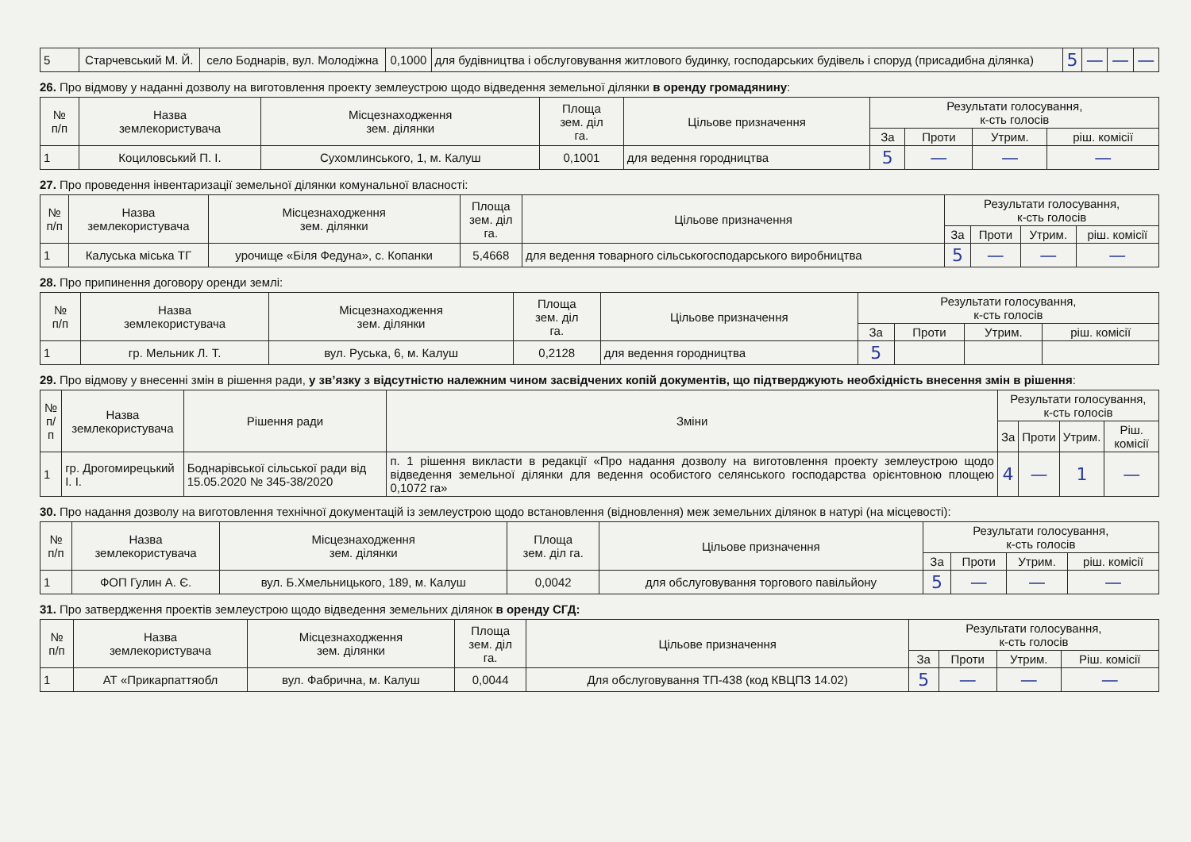| 5 | Старчевський М. Й. | село Боднарів, вул. Молодіжна | 0,1000 | для будівництва і обслуговування житлового будинку, господарських будівель і споруд (присадибна ділянка) | 5 | — | — | — |
26. Про відмову у наданні дозволу на виготовлення проекту землеустрою щодо відведення земельної ділянки в оренду громадянину:
| № п/п | Назва землекористувача | Місцезнаходження зем. ділянки | Площа зем. діл га. | Цільове призначення | Результати голосування, к-сть голосів | | | |
| --- | --- | --- | --- | --- | --- | --- | --- | --- |
| | | | | | За | Проти | Утрим. | ріш. комісії |
| 1 | Коциловський П. І. | Сухомлинського, 1, м. Калуш | 0,1001 | для ведення городництва | 5 | — | — | — |
27. Про проведення інвентаризації земельної ділянки комунальної власності:
| № п/п | Назва землекористувача | Місцезнаходження зем. ділянки | Площа зем. діл га. | Цільове призначення | Результати голосування, к-сть голосів | | | |
| --- | --- | --- | --- | --- | --- | --- | --- | --- |
| | | | | | За | Проти | Утрим. | ріш. комісії |
| 1 | Калуська міська ТГ | урочище «Біля Федуна», с. Копанки | 5,4668 | для ведення товарного сільськогосподарського виробництва | 5 | — | — | — |
28. Про припинення договору оренди землі:
| № п/п | Назва землекористувача | Місцезнаходження зем. ділянки | Площа зем. діл га. | Цільове призначення | Результати голосування, к-сть голосів | | | |
| --- | --- | --- | --- | --- | --- | --- | --- | --- |
| | | | | | За | Проти | Утрим. | ріш. комісії |
| 1 | гр. Мельник Л. Т. | вул. Руська, 6, м. Калуш | 0,2128 | для ведення городництва | 5 | | | |
29. Про відмову у внесенні змін в рішення ради, у зв’язку з відсутністю належним чином засвідчених копій документів, що підтверджують необхідність внесення змін в рішення:
| № п/п | Назва землекористувача | Рішення ради | Зміни | Результати голосування, к-сть голосів | | | |
| --- | --- | --- | --- | --- | --- | --- | --- |
| | | | | За | Проти | Утрим. | Ріш. комісії |
| 1 | гр. Дрогомирецький І. І. | Боднарівської сільської ради від 15.05.2020 № 345-38/2020 | п. 1 рішення викласти в редакції «Про надання дозволу на виготовлення проекту землеустрою щодо відведення земельної ділянки для ведення особистого селянського господарства орієнтовною площею 0,1072 га» | 4 | — | 1 | — |
30. Про надання дозволу на виготовлення технічної документацій із землеустрою щодо встановлення (відновлення) меж земельних ділянок в натурі (на місцевості):
| № п/п | Назва землекористувача | Місцезнаходження зем. ділянки | Площа зем. діл га. | Цільове призначення | Результати голосування, к-сть голосів | | | |
| --- | --- | --- | --- | --- | --- | --- | --- | --- |
| | | | | | За | Проти | Утрим. | ріш. комісії |
| 1 | ФОП Гулин А. Є. | вул. Б.Хмельницького, 189, м. Калуш | 0,0042 | для обслуговування торгового павільйону | 5 | — | — | — |
31. Про затвердження проектів землеустрою щодо відведення земельних ділянок в оренду СГД:
| № п/п | Назва землекористувача | Місцезнаходження зем. ділянки | Площа зем. діл га. | Цільове призначення | Результати голосування, к-сть голосів | | | |
| --- | --- | --- | --- | --- | --- | --- | --- | --- |
| | | | | | За | Проти | Утрим. | Ріш. комісії |
| 1 | АТ «Прикарпаттяобл | вул. Фабрична, м. Калуш | 0,0044 | Для обслуговування ТП-438 (код КВЦПЗ 14.02) | 5 | — | — | — |